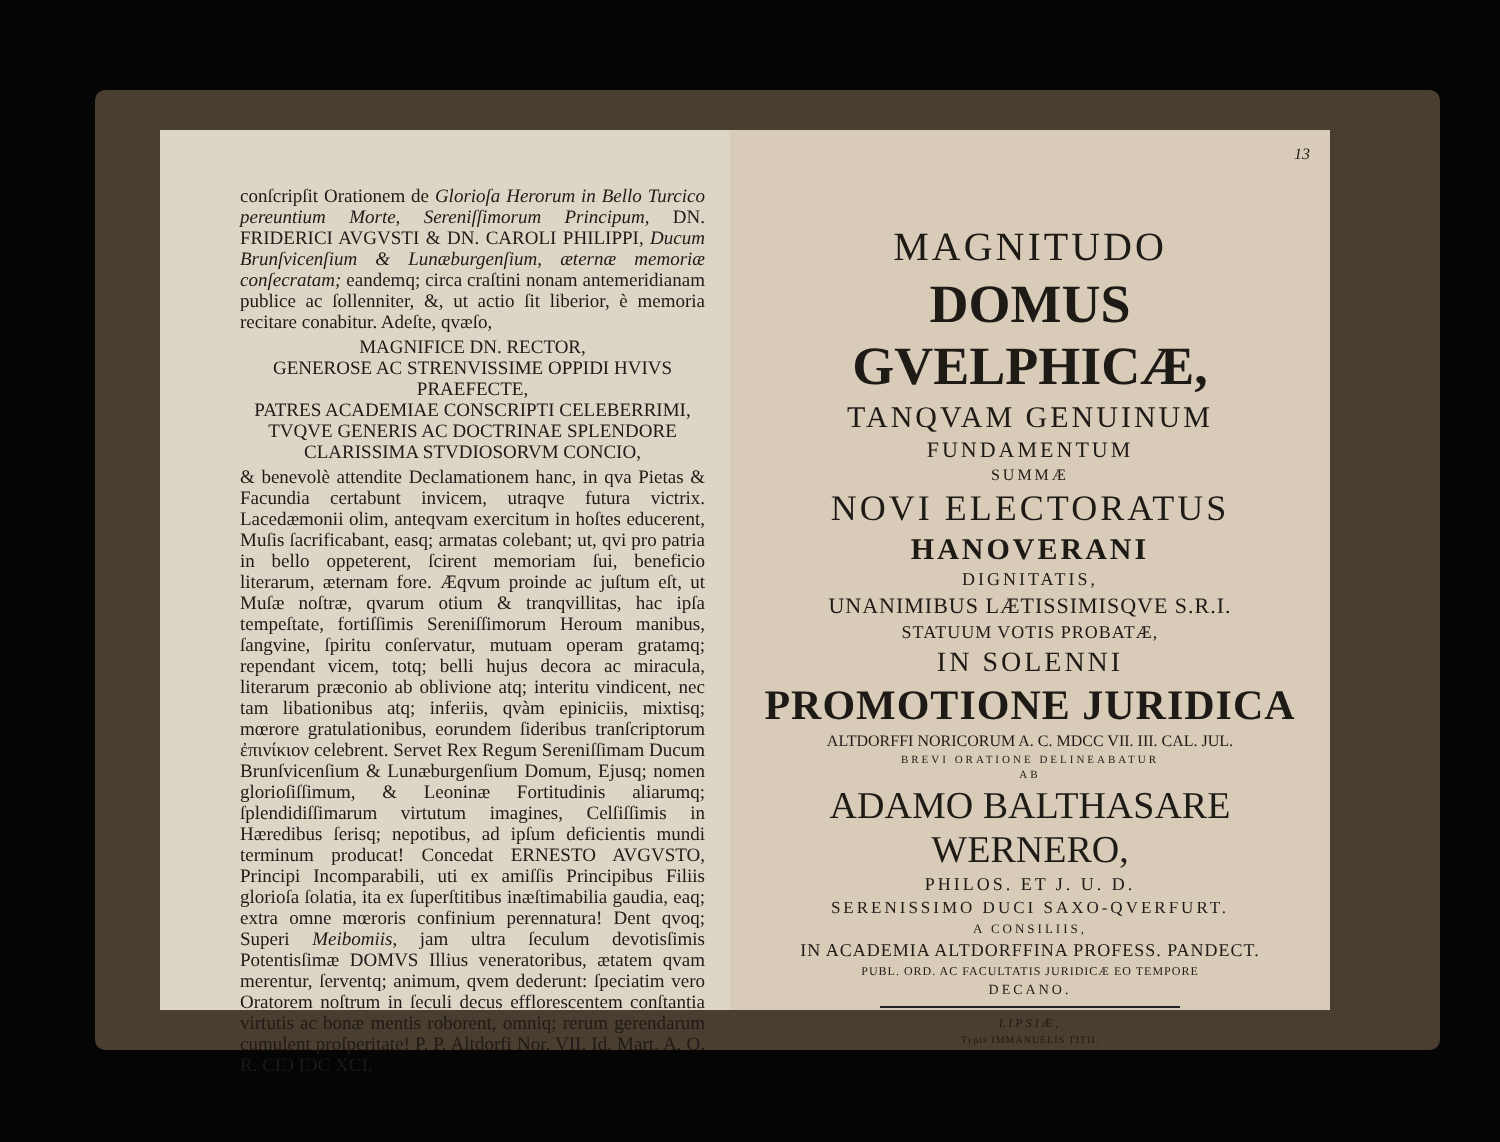conſcripſit Orationem de Glorioſa Herorum in Bello Turcico pereuntium Morte, Sereniſſimorum Principum, DN. FRIDERICI AVGVSTI & DN. CAROLI PHILIPPI, Ducum Brunſvicenſium & Lunæburgenſium, æternæ memoriæ conſecratam; eandemq; circa craſtini nonam antemeridianam publice ac ſollenniter, &, ut actio ſit liberior, è memoria recitare conabitur. Adeſte, qvæſo,
MAGNIFICE DN. RECTOR,
GENEROSE AC STRENVISSIME OPPIDI HVIVS PRAEFECTE,
PATRES ACADEMIAE CONSCRIPTI CELEBERRIMI,
TVQVE GENERIS AC DOCTRINAE SPLENDORE CLARISSIMA STVDIOSORVM CONCIO,
& benevolè attendite Declamationem hanc, in qva Pietas & Facundia certabunt invicem, utraqve futura victrix. Lacedæmonii olim, anteqvam exercitum in hoſtes educerent, Muſis ſacrificabant, easq; armatas colebant; ut, qvi pro patria in bello oppeterent, ſcirent memoriam ſui, beneficio literarum, æternam fore. Æqvum proinde ac juſtum eſt, ut Muſæ noſtræ, qvarum otium & tranqvillitas, hac ipſa tempeſtate, fortiſſimis Sereniſſimorum Heroum manibus, ſangvine, ſpiritu conſervatur, mutuam operam gratamq; rependant vicem, totq; belli hujus decora ac miracula, literarum præconio ab oblivione atq; interitu vindicent, nec tam libationibus atq; inferiis, qvàm epiniciis, mixtisq; mœrore gratulationibus, eorundem ſideribus tranſcriptorum ἐπινίκιον celebrent. Servet Rex Regum Sereniſſimam Ducum Brunſvicenſium & Lunæburgenſium Domum, Ejusq; nomen glorioſiſſimum, & Leoninæ Fortitudinis aliarumq; ſplendidiſſimarum virtutum imagines, Celſiſſimis in Hæredibus ſerisq; nepotibus, ad ipſum deficientis mundi terminum producat! Concedat ERNESTO AVGVSTO, Principi Incomparabili, uti ex amiſſis Principibus Filiis glorioſa ſolatia, ita ex ſuperſtitibus inæſtimabilia gaudia, eaq; extra omne mœroris confinium perennatura! Dent qvoq; Superi Meibomiis, jam ultra ſeculum devotisſimis Potentisſimæ DOMVS Illius veneratoribus, ætatem qvam merentur, ſerventq; animum, qvem dederunt: ſpeciatim vero Oratorem noſtrum in ſeculi decus efflorescentem conſtantia virtutis ac bonæ mentis roborent, omniq; rerum gerendarum cumulent proſperitate! P. P. Altdorfi Nor. VII. Id. Mart. A. O. R. CIƆ IƆC XCI.
13
MAGNITUDO
DOMUS GVELPHICÆ,
TANQVAM GENUINUM
FUNDAMENTUM
SUMMÆ
NOVI ELECTORATUS
HANOVERANI
DIGNITATIS,
UNANIMIBUS LÆTISSIMISQVE S.R.I.
STATUUM VOTIS PROBATÆ,
IN SOLENNI
PROMOTIONE JURIDICA
ALTDORFFI NORICORUM A. C. MDCC VII. III. CAL. JUL.
BREVI ORATIONE DELINEABATUR
AB
ADAMO BALTHASARE WERNERO,
PHILOS. ET J. U. D.
SERENISSIMO DUCI SAXO-QVERFURT.
A CONSILIIS,
IN ACADEMIA ALTDORFFINA PROFESS. PANDECT.
PUBL. ORD. AC FACULTATIS JURIDICÆ EO TEMPORE
DECANO.
LIPSIÆ,
Typis IMMANUELIS TITII.